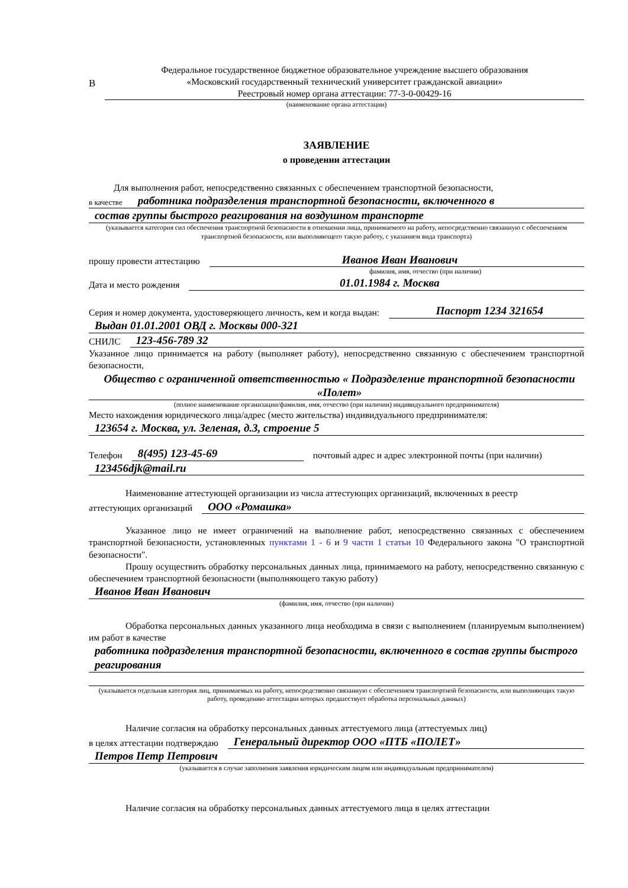В
Федеральное государственное бюджетное образовательное учреждение высшего образования
«Московский государственный технический университет гражданской авиации»
Реестровый номер органа аттестации: 77-3-0-00429-16
(наименование органа аттестации)
ЗАЯВЛЕНИЕ
о проведении аттестации
Для выполнения работ, непосредственно связанных с обеспечением транспортной безопасности,
в качестве
работника подразделения транспортной безопасности, включенного в
состав группы быстрого реагирования на воздушном транспорте
(указывается категория сил обеспечения транспортной безопасности в отношении лица, принимаемого на работу, непосредственно связанную с обеспечением транспортной безопасности, или выполняющего такую работу, с указанием вида транспорта)
прошу провести аттестацию
Иванов Иван Иванович
фамилия, имя, отчество (при наличии)
Дата и место рождения
01.01.1984 г. Москва
Серия и номер документа, удостоверяющего личность, кем и когда выдан:
Паспорт 1234 321654
Выдан 01.01.2001 ОВД г. Москвы 000-321
СНИЛС
123-456-789 32
Указанное лицо принимается на работу (выполняет работу), непосредственно связанную с обеспечением транспортной безопасности,
Общество с ограниченной ответственностью « Подразделение транспортной безопасности «Полет»
(полное наименование организации/фамилия, имя, отчество (при наличии) индивидуального предпринимателя)
Место нахождения юридического лица/адрес (место жительства) индивидуального предпринимателя:
123654 г. Москва, ул. Зеленая, д.3, строение 5
Телефон
8(495) 123-45-69
почтовый адрес и адрес электронной почты (при наличии)
123456djk@mail.ru
Наименование аттестующей организации из числа аттестующих организаций, включенных в реестр
аттестующих организаций
ООО «Ромашка»
Указанное лицо не имеет ограничений на выполнение работ, непосредственно связанных с обеспечением транспортной безопасности, установленных пунктами 1 - 6 и 9 части 1 статьи 10 Федерального закона "О транспортной безопасности".
Прошу осуществить обработку персональных данных лица, принимаемого на работу, непосредственно связанную с обеспечением транспортной безопасности (выполняющего такую работу)
Иванов Иван Иванович
(фамилия, имя, отчество (при наличии)
Обработка персональных данных указанного лица необходима в связи с выполнением (планируемым выполнением) им работ в качестве
работника подразделения транспортной безопасности, включенного в состав группы быстрого реагирования
(указывается отдельная категория лиц, принимаемых на работу, непосредственно связанную с обеспечением транспортной безопасности, или выполняющих такую работу, проведению аттестации которых предшествует обработка персональных данных)
Наличие согласия на обработку персональных данных аттестуемого лица (аттестуемых лиц)
в целях аттестации подтверждаю
Генеральный директор ООО «ПТБ «ПОЛЕТ»
Петров Петр Петрович
(указывается в случае заполнения заявления юридическим лицом или индивидуальным предпринимателем)
Наличие согласия на обработку персональных данных аттестуемого лица в целях аттестации